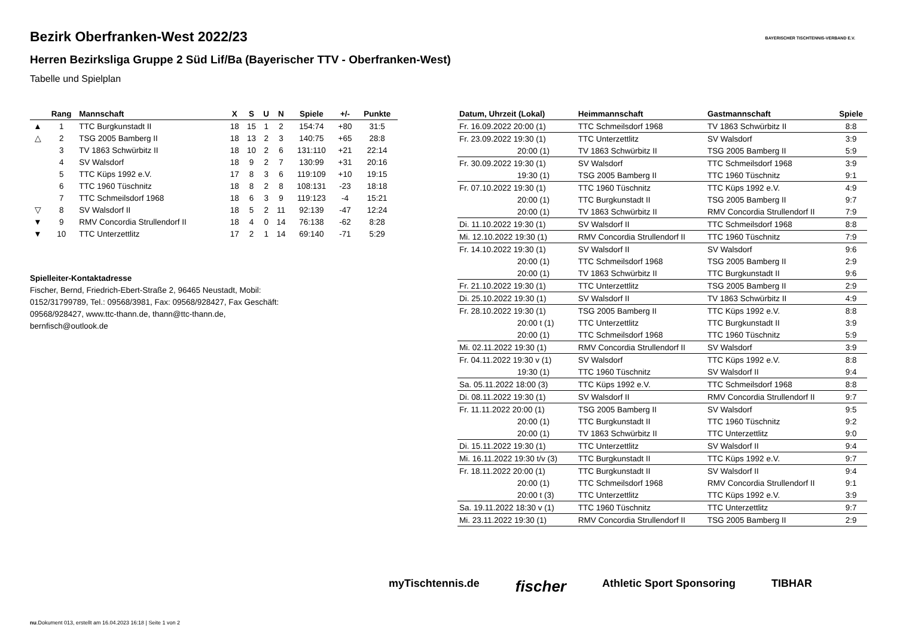BAYERISCHER TISCHTENNIS-VERBAND E.V.
Bezirk Oberfranken-West 2022/23
Herren Bezirksliga Gruppe 2 Süd Lif/Ba (Bayerischer TTV - Oberfranken-West)
Tabelle und Spielplan
| | Rang | Mannschaft | X | S | U | N | Spiele | +/- | Punkte |
| --- | --- | --- | --- | --- | --- | --- | --- | --- | --- |
| ▲ | 1 | TTC Burgkunstadt II | 18 | 15 | 1 | 2 | 154:74 | +80 | 31:5 |
| △ | 2 | TSG 2005 Bamberg II | 18 | 13 | 2 | 3 | 140:75 | +65 | 28:8 |
| | 3 | TV 1863 Schwürbitz II | 18 | 10 | 2 | 6 | 131:110 | +21 | 22:14 |
| | 4 | SV Walsdorf | 18 | 9 | 2 | 7 | 130:99 | +31 | 20:16 |
| | 5 | TTC Küps 1992 e.V. | 17 | 8 | 3 | 6 | 119:109 | +10 | 19:15 |
| | 6 | TTC 1960 Tüschnitz | 18 | 8 | 2 | 8 | 108:131 | -23 | 18:18 |
| | 7 | TTC Schmeilsdorf 1968 | 18 | 6 | 3 | 9 | 119:123 | -4 | 15:21 |
| ▽ | 8 | SV Walsdorf II | 18 | 5 | 2 | 11 | 92:139 | -47 | 12:24 |
| ▼ | 9 | RMV Concordia Strullendorf II | 18 | 4 | 0 | 14 | 76:138 | -62 | 8:28 |
| ▼ | 10 | TTC Unterzettlitz | 17 | 2 | 1 | 14 | 69:140 | -71 | 5:29 |
Spielleiter-Kontaktadresse
Fischer, Bernd, Friedrich-Ebert-Straße 2, 96465 Neustadt, Mobil: 0152/31799789, Tel.: 09568/3981, Fax: 09568/928427, Fax Geschäft: 09568/928427, www.ttc-thann.de, thann@ttc-thann.de, bernfisch@outlook.de
| Datum, Uhrzeit (Lokal) | Heimmannschaft | Gastmannschaft | Spiele |
| --- | --- | --- | --- |
| Fr. 16.09.2022 20:00 (1) | TTC Schmeilsdorf 1968 | TV 1863 Schwürbitz II | 8:8 |
| Fr. 23.09.2022 19:30 (1) | TTC Unterzettlitz | SV Walsdorf | 3:9 |
| 20:00 (1) | TV 1863 Schwürbitz II | TSG 2005 Bamberg II | 5:9 |
| Fr. 30.09.2022 19:30 (1) | SV Walsdorf | TTC Schmeilsdorf 1968 | 3:9 |
| 19:30 (1) | TSG 2005 Bamberg II | TTC 1960 Tüschnitz | 9:1 |
| Fr. 07.10.2022 19:30 (1) | TTC 1960 Tüschnitz | TTC Küps 1992 e.V. | 4:9 |
| 20:00 (1) | TTC Burgkunstadt II | TSG 2005 Bamberg II | 9:7 |
| 20:00 (1) | TV 1863 Schwürbitz II | RMV Concordia Strullendorf II | 7:9 |
| Di. 11.10.2022 19:30 (1) | SV Walsdorf II | TTC Schmeilsdorf 1968 | 8:8 |
| Mi. 12.10.2022 19:30 (1) | RMV Concordia Strullendorf II | TTC 1960 Tüschnitz | 7:9 |
| Fr. 14.10.2022 19:30 (1) | SV Walsdorf II | SV Walsdorf | 9:6 |
| 20:00 (1) | TTC Schmeilsdorf 1968 | TSG 2005 Bamberg II | 2:9 |
| 20:00 (1) | TV 1863 Schwürbitz II | TTC Burgkunstadt II | 9:6 |
| Fr. 21.10.2022 19:30 (1) | TTC Unterzettlitz | TSG 2005 Bamberg II | 2:9 |
| Di. 25.10.2022 19:30 (1) | SV Walsdorf II | TV 1863 Schwürbitz II | 4:9 |
| Fr. 28.10.2022 19:30 (1) | TSG 2005 Bamberg II | TTC Küps 1992 e.V. | 8:8 |
| 20:00 t (1) | TTC Unterzettlitz | TTC Burgkunstadt II | 3:9 |
| 20:00 (1) | TTC Schmeilsdorf 1968 | TTC 1960 Tüschnitz | 5:9 |
| Mi. 02.11.2022 19:30 (1) | RMV Concordia Strullendorf II | SV Walsdorf | 3:9 |
| Fr. 04.11.2022 19:30 v (1) | SV Walsdorf | TTC Küps 1992 e.V. | 8:8 |
| 19:30 (1) | TTC 1960 Tüschnitz | SV Walsdorf II | 9:4 |
| Sa. 05.11.2022 18:00 (3) | TTC Küps 1992 e.V. | TTC Schmeilsdorf 1968 | 8:8 |
| Di. 08.11.2022 19:30 (1) | SV Walsdorf II | RMV Concordia Strullendorf II | 9:7 |
| Fr. 11.11.2022 20:00 (1) | TSG 2005 Bamberg II | SV Walsdorf | 9:5 |
| 20:00 (1) | TTC Burgkunstadt II | TTC 1960 Tüschnitz | 9:2 |
| 20:00 (1) | TV 1863 Schwürbitz II | TTC Unterzettlitz | 9:0 |
| Di. 15.11.2022 19:30 (1) | TTC Unterzettlitz | SV Walsdorf II | 9:4 |
| Mi. 16.11.2022 19:30 t/v (3) | TTC Burgkunstadt II | TTC Küps 1992 e.V. | 9:7 |
| Fr. 18.11.2022 20:00 (1) | TTC Burgkunstadt II | SV Walsdorf II | 9:4 |
| 20:00 (1) | TTC Schmeilsdorf 1968 | RMV Concordia Strullendorf II | 9:1 |
| 20:00 t (3) | TTC Unterzettlitz | TTC Küps 1992 e.V. | 3:9 |
| Sa. 19.11.2022 18:30 v (1) | TTC 1960 Tüschnitz | TTC Unterzettlitz | 9:7 |
| Mi. 23.11.2022 19:30 (1) | RMV Concordia Strullendorf II | TSG 2005 Bamberg II | 2:9 |
myTischtennis.de fischer Athletic Sport Sponsoring TIBHAR
nu.Dokument 013, erstellt am 16.04.2023 16:18 | Seite 1 von 2